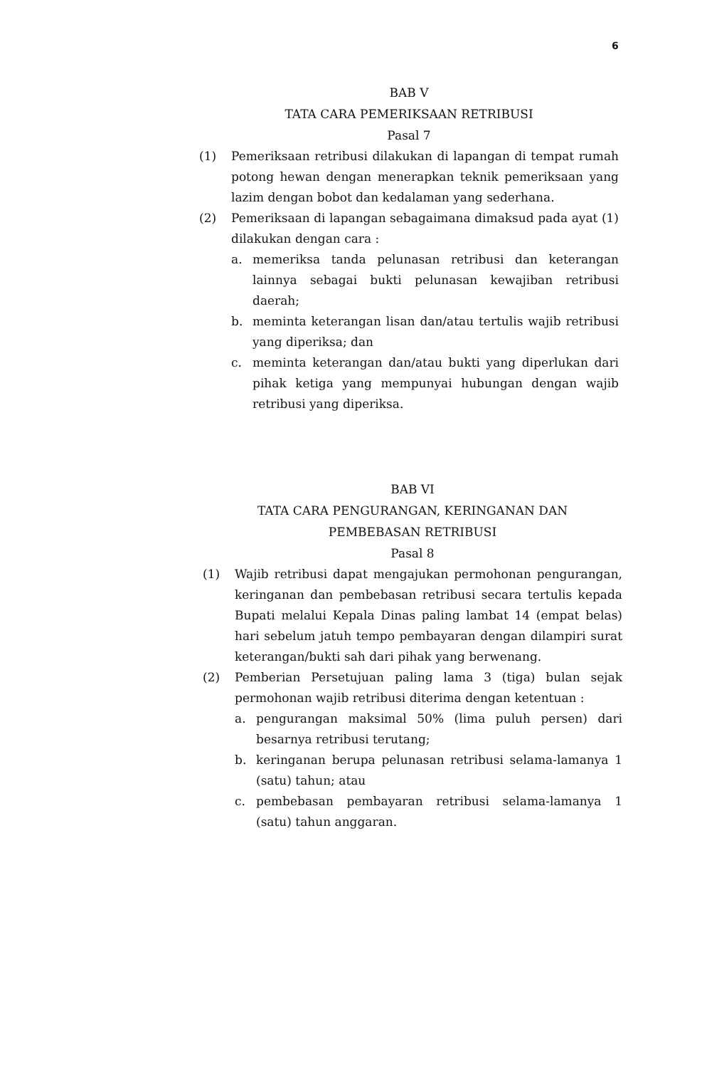6
BAB V
TATA CARA PEMERIKSAAN RETRIBUSI
Pasal 7
(1) Pemeriksaan retribusi dilakukan di lapangan di tempat rumah potong hewan dengan menerapkan teknik pemeriksaan yang lazim dengan bobot dan kedalaman yang sederhana.
(2) Pemeriksaan di lapangan sebagaimana dimaksud pada ayat (1) dilakukan dengan cara :
a. memeriksa tanda pelunasan retribusi dan keterangan lainnya sebagai bukti pelunasan kewajiban retribusi daerah;
b. meminta keterangan lisan dan/atau tertulis wajib retribusi yang diperiksa; dan
c. meminta keterangan dan/atau bukti yang diperlukan dari pihak ketiga yang mempunyai hubungan dengan wajib retribusi yang diperiksa.
BAB VI
TATA CARA PENGURANGAN, KERINGANAN DAN
PEMBEBASAN RETRIBUSI
Pasal 8
(1) Wajib retribusi dapat mengajukan permohonan pengurangan, keringanan dan pembebasan retribusi secara tertulis kepada Bupati melalui Kepala Dinas paling lambat 14 (empat belas) hari sebelum jatuh tempo pembayaran dengan dilampiri surat keterangan/bukti sah dari pihak yang berwenang.
(2) Pemberian Persetujuan paling lama 3 (tiga) bulan sejak permohonan wajib retribusi diterima dengan ketentuan :
a. pengurangan maksimal 50% (lima puluh persen) dari besarnya retribusi terutang;
b. keringanan berupa pelunasan retribusi selama-lamanya 1 (satu) tahun; atau
c. pembebasan pembayaran retribusi selama-lamanya 1 (satu) tahun anggaran.